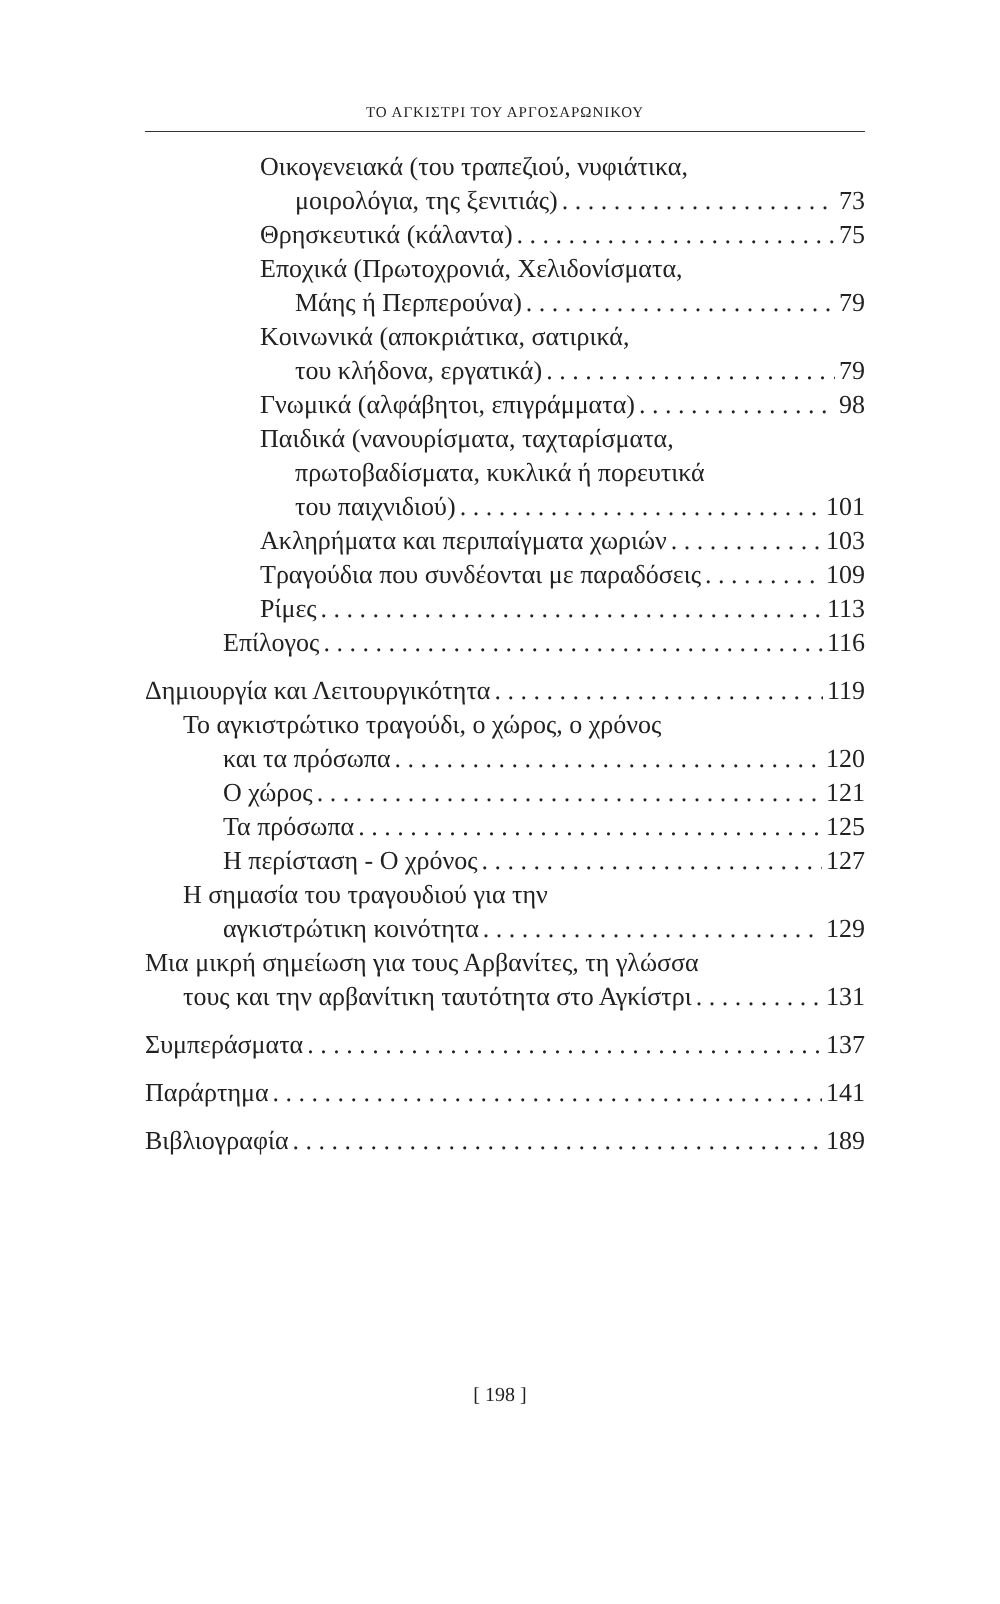ΤΟ ΑΓΚΙΣΤΡΙ ΤΟΥ ΑΡΓΟΣΑΡΩΝΙΚΟΥ
Οικογενειακά (του τραπεζιού, νυφιάτικα,
μοιρολόγια, της ξενιτιάς) 73
Θρησκευτικά (κάλαντα) 75
Εποχικά (Πρωτοχρονιά, Χελιδονίσματα,
Μάης ή Περπερούνα) 79
Κοινωνικά (αποκριάτικα, σατιρικά,
του κλήδονα, εργατικά) 79
Γνωμικά (αλφάβητοι, επιγράμματα) 98
Παιδικά (νανουρίσματα, ταχταρίσματα,
πρωτοβαδίσματα, κυκλικά ή πορευτικά
του παιχνιδιού) 101
Ακληρήματα και περιπαίγματα χωριών 103
Τραγούδια που συνδέονται με παραδόσεις 109
Ρίμες 113
Επίλογος 116
Δημιουργία και Λειτουργικότητα 119
Το αγκιστρώτικο τραγούδι, ο χώρος, ο χρόνος
και τα πρόσωπα 120
Ο χώρος 121
Τα πρόσωπα 125
Η περίσταση - Ο χρόνος 127
Η σημασία του τραγουδιού για την
αγκιστρώτικη κοινότητα 129
Μια μικρή σημείωση για τους Αρβανίτες, τη γλώσσα
τους και την αρβανίτικη ταυτότητα στο Αγκίστρι 131
Συμπεράσματα 137
Παράρτημα 141
Βιβλιογραφία 189
[ 198 ]